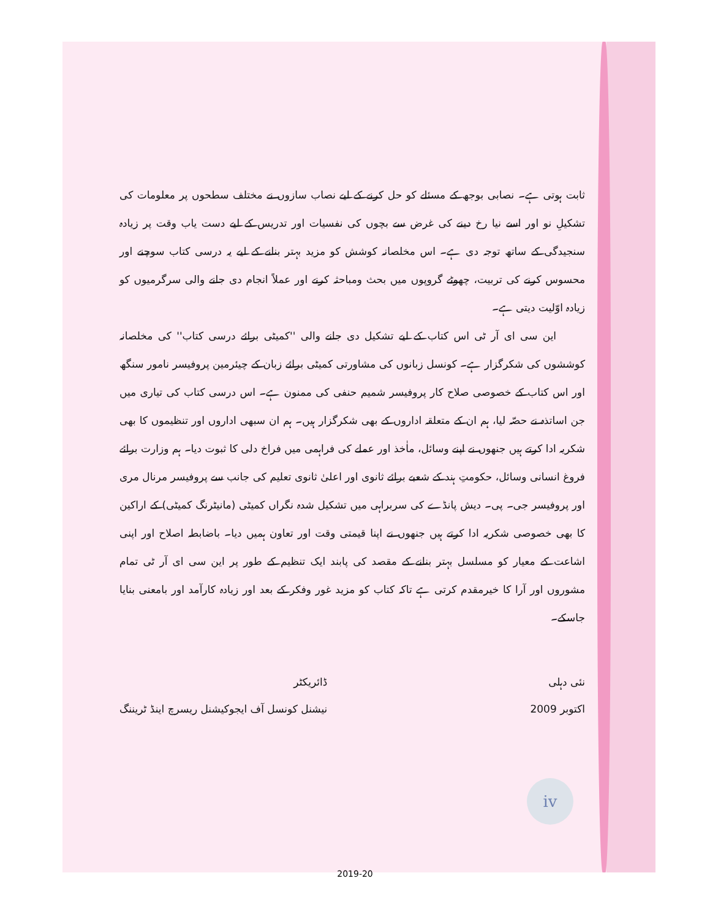ثابت ہوتی ہے۔ نصابی بوجھ کے مسئلے کو حل کرنے کے لیے نصاب سازوں نے مختلف سطحوں پر معلومات کی تشکیلِ نو اور اسے نیا رخ دینے کی غرض سے بچوں کی نفسیات اور تدریس کے لیے دست یاب وقت پر زیادہ سنجیدگی کے ساتھ توجہ دی ہے۔ اس مخلصانہ کوشش کو مزید بہتر بنانے کے لیے یہ درسی کتاب سوچنے اور محسوس کرنے کی تربیت، چھوٹے گروپوں میں بحث ومباحثہ کرنے اور عملاً انجام دی جانے والی سرگرمیوں کو زیادہ اوّلیت دیتی ہے۔
این سی ای آر ٹی اس کتاب کے لیے تشکیل دی جانے والی ''کمیٹی برائے درسی کتاب'' کی مخلصانہ کوششوں کی شکرگزار ہے۔ کونسل زبانوں کی مشاورتی کمیٹی برائے زبان کے چیئرمین پروفیسر نامور سنگھ اور اس کتاب کے خصوصی صلاح کار پروفیسر شمیم حنفی کی ممنون ہے۔ اس درسی کتاب کی تیاری میں جن اساتذہ نے حصّہ لیا، ہم ان کے متعلقہ اداروں کے بھی شکرگزار ہیں۔ ہم ان سبھی اداروں اور تنظیموں کا بھی شکریہ ادا کرتے ہیں جنھوں نے اپنے وسائل، ماٰخذ اور عملے کی فراہمی میں فراخ دلی کا ثبوت دیا۔ ہم وزارت برائے فروغ انسانی وسائل، حکومتِ ہند کے شعبے برائے ثانوی اور اعلیٰ ثانوی تعلیم کی جانب سے پروفیسر مرنال مری اور پروفیسر جی۔ پی۔ دیش پانڈے کی سربراہی میں تشکیل شدہ نگراں کمیٹی (مانیٹرنگ کمیٹی) کے اراکین کا بھی خصوصی شکریہ ادا کرتے ہیں جنھوں نے اپنا قیمتی وقت اور تعاون ہمیں دیا۔ باضابطہ اصلاح اور اپنی اشاعت کے معیار کو مسلسل بہتر بنانے کے مقصد کی پابند ایک تنظیم کے طور پر این سی ای آر ٹی تمام مشوروں اور آرا کا خیرمقدم کرتی ہے تاکہ کتاب کو مزید غور وفکر کے بعد اور زیادہ کارآمد اور بامعنی بنایا جاسکے۔
نئی دہلی
اکتوبر 2009
ڈائریکٹر
نیشنل کونسل آف ایجوکیشنل ریسرچ اینڈ ٹریننگ
iv
2019-20